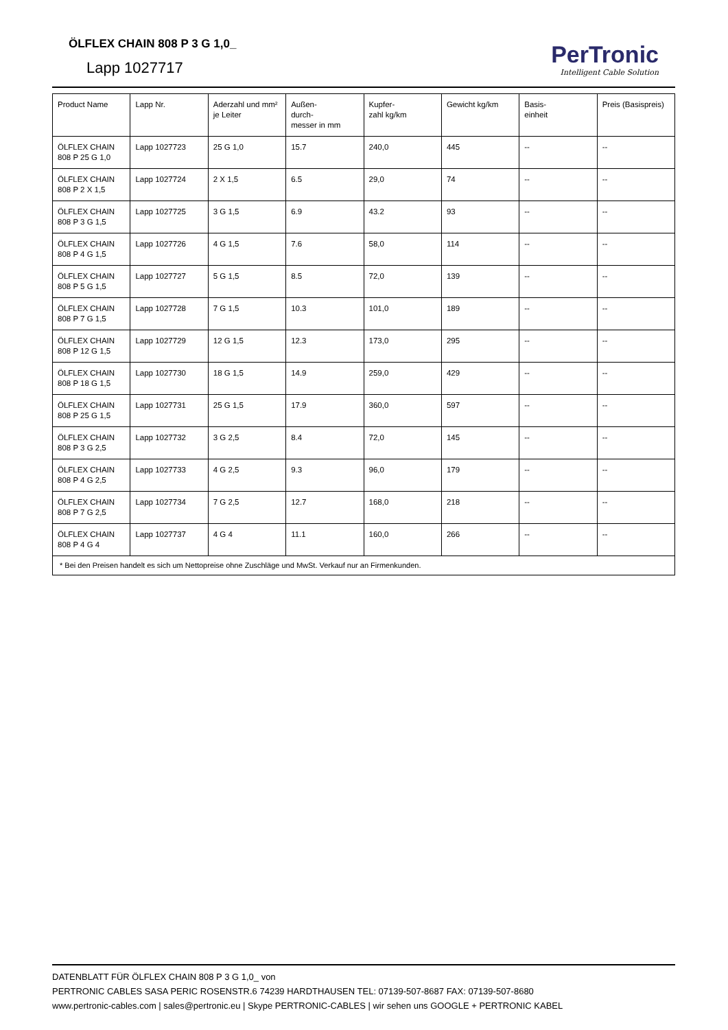ÖLFLEX CHAIN 808 P 3 G 1,0_
Lapp 1027717
PerTronic
Intelligent Cable Solution
| Product Name | Lapp Nr. | Aderzahl und mm² je Leiter | Außen- durch- messer in mm | Kupfer- zahl kg/km | Gewicht kg/km | Basis- einheit | Preis (Basispreis) |
| --- | --- | --- | --- | --- | --- | --- | --- |
| ÖLFLEX CHAIN 808 P 25 G 1,0 | Lapp 1027723 | 25 G 1,0 | 15.7 | 240,0 | 445 | -- | -- |
| ÖLFLEX CHAIN 808 P 2 X 1,5 | Lapp 1027724 | 2 X 1,5 | 6.5 | 29,0 | 74 | -- | -- |
| ÖLFLEX CHAIN 808 P 3 G 1,5 | Lapp 1027725 | 3 G 1,5 | 6.9 | 43.2 | 93 | -- | -- |
| ÖLFLEX CHAIN 808 P 4 G 1,5 | Lapp 1027726 | 4 G 1,5 | 7.6 | 58,0 | 114 | -- | -- |
| ÖLFLEX CHAIN 808 P 5 G 1,5 | Lapp 1027727 | 5 G 1,5 | 8.5 | 72,0 | 139 | -- | -- |
| ÖLFLEX CHAIN 808 P 7 G 1,5 | Lapp 1027728 | 7 G 1,5 | 10.3 | 101,0 | 189 | -- | -- |
| ÖLFLEX CHAIN 808 P 12 G 1,5 | Lapp 1027729 | 12 G 1,5 | 12.3 | 173,0 | 295 | -- | -- |
| ÖLFLEX CHAIN 808 P 18 G 1,5 | Lapp 1027730 | 18 G 1,5 | 14.9 | 259,0 | 429 | -- | -- |
| ÖLFLEX CHAIN 808 P 25 G 1,5 | Lapp 1027731 | 25 G 1,5 | 17.9 | 360,0 | 597 | -- | -- |
| ÖLFLEX CHAIN 808 P 3 G 2,5 | Lapp 1027732 | 3 G 2,5 | 8.4 | 72,0 | 145 | -- | -- |
| ÖLFLEX CHAIN 808 P 4 G 2,5 | Lapp 1027733 | 4 G 2,5 | 9.3 | 96,0 | 179 | -- | -- |
| ÖLFLEX CHAIN 808 P 7 G 2,5 | Lapp 1027734 | 7 G 2,5 | 12.7 | 168,0 | 218 | -- | -- |
| ÖLFLEX CHAIN 808 P 4 G 4 | Lapp 1027737 | 4 G 4 | 11.1 | 160,0 | 266 | -- | -- |
| * Bei den Preisen handelt es sich um Nettopreise ohne Zuschläge und MwSt. Verkauf nur an Firmenkunden. | | | | | | | |
DATENBLATT FÜR ÖLFLEX CHAIN 808 P 3 G 1,0_ von
PERTRONIC CABLES SASA PERIC ROSENSTR.6 74239 HARDTHAUSEN TEL: 07139-507-8687 FAX: 07139-507-8680
www.pertronic-cables.com | sales@pertronic.eu | Skype PERTRONIC-CABLES | wir sehen uns GOOGLE + PERTRONIC KABEL